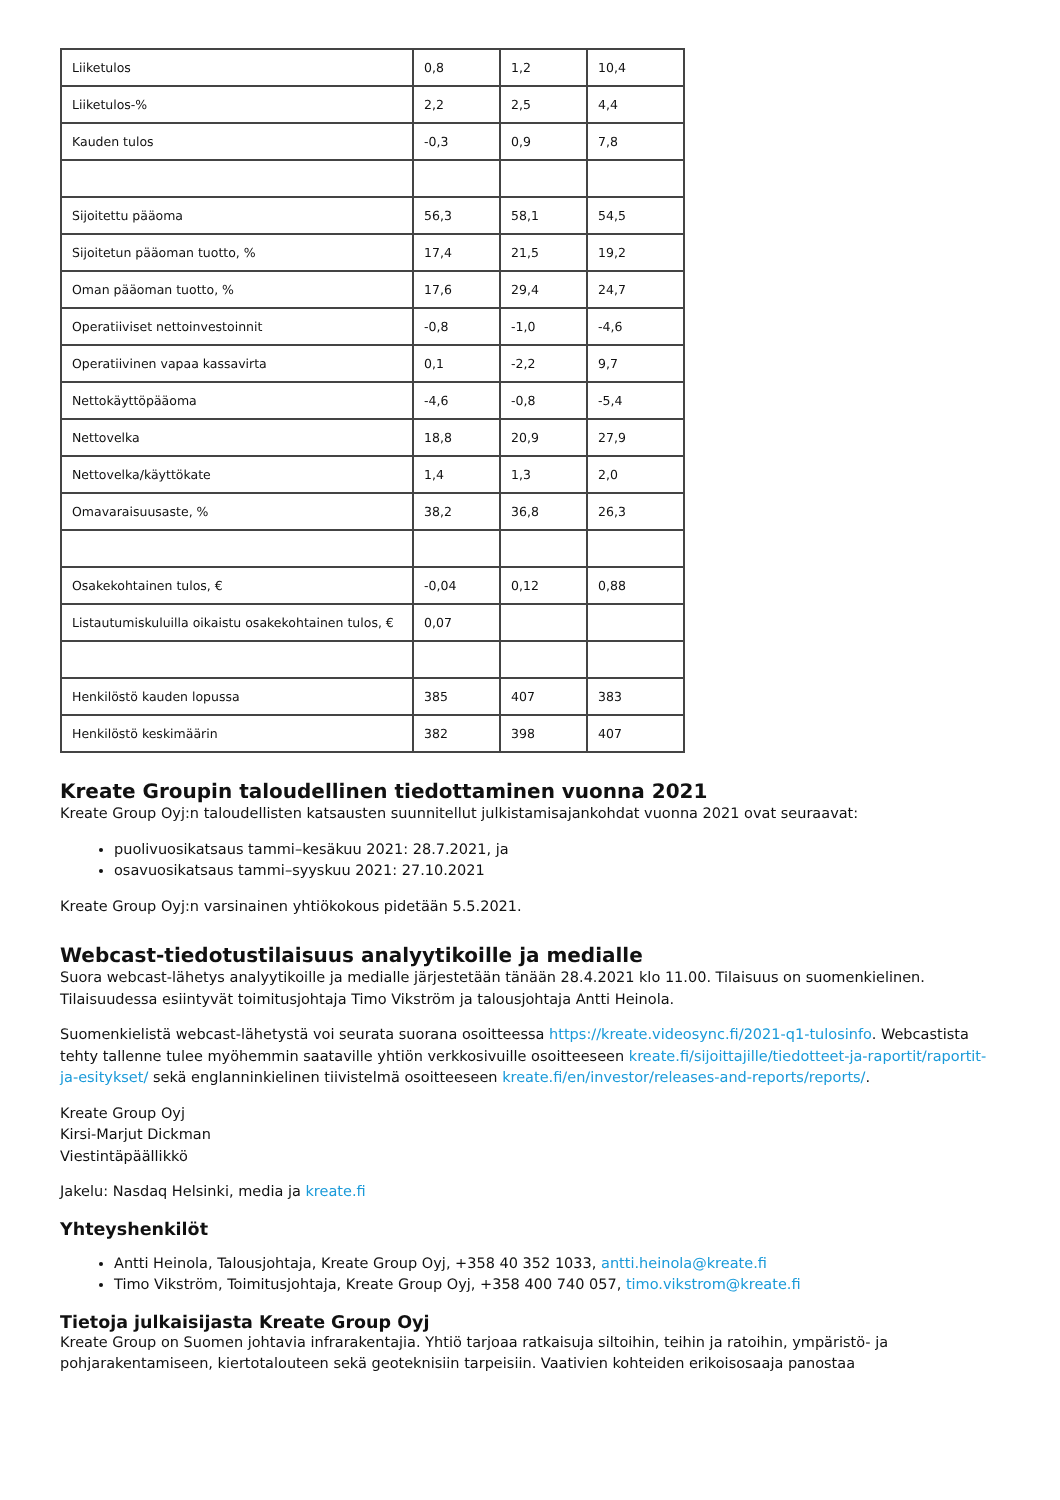| Liiketulos | 0,8 | 1,2 | 10,4 |
| Liiketulos-% | 2,2 | 2,5 | 4,4 |
| Kauden tulos | -0,3 | 0,9 | 7,8 |
| Sijoitettu pääoma | 56,3 | 58,1 | 54,5 |
| Sijoitetun pääoman tuotto, % | 17,4 | 21,5 | 19,2 |
| Oman pääoman tuotto, % | 17,6 | 29,4 | 24,7 |
| Operatiiviset nettoinvestoinnit | -0,8 | -1,0 | -4,6 |
| Operatiivinen vapaa kassavirta | 0,1 | -2,2 | 9,7 |
| Nettokäyttöpääoma | -4,6 | -0,8 | -5,4 |
| Nettovelka | 18,8 | 20,9 | 27,9 |
| Nettovelka/käyttökate | 1,4 | 1,3 | 2,0 |
| Omavaraisuusaste, % | 38,2 | 36,8 | 26,3 |
| Osakekohtainen tulos, € | -0,04 | 0,12 | 0,88 |
| Listautumiskuluilla oikaistu osakekohtainen tulos, € | 0,07 | | |
| Henkilöstö kauden lopussa | 385 | 407 | 383 |
| Henkilöstö keskimäärin | 382 | 398 | 407 |
Kreate Groupin taloudellinen tiedottaminen vuonna 2021
Kreate Group Oyj:n taloudellisten katsausten suunnitellut julkistamisajankohdat vuonna 2021 ovat seuraavat:
puolivuosikatsaus tammi–kesäkuu 2021: 28.7.2021, ja
osavuosikatsaus tammi–syyskuu 2021: 27.10.2021
Kreate Group Oyj:n varsinainen yhtiökokous pidetään 5.5.2021.
Webcast-tiedotustilaisuus analyytikoille ja medialle
Suora webcast-lähetys analyytikoille ja medialle järjestetään tänään 28.4.2021 klo 11.00. Tilaisuus on suomenkielinen. Tilaisuudessa esiintyvät toimitusjohtaja Timo Vikström ja talousjohtaja Antti Heinola.
Suomenkielistä webcast-lähetystä voi seurata suorana osoitteessa https://kreate.videosync.fi/2021-q1-tulosinfo. Webcastista tehty tallenne tulee myöhemmin saataville yhtiön verkkosivuille osoitteeseen kreate.fi/sijoittajille/tiedotteet-ja-raportit/raportit-ja-esitykset/ sekä englanninkielinen tiivistelmä osoitteeseen kreate.fi/en/investor/releases-and-reports/reports/.
Kreate Group Oyj
Kirsi-Marjut Dickman
Viestintäpäällikkö
Jakelu: Nasdaq Helsinki, media ja kreate.fi
Yhteyshenkilöt
Antti Heinola, Talousjohtaja, Kreate Group Oyj, +358 40 352 1033, antti.heinola@kreate.fi
Timo Vikström, Toimitusjohtaja, Kreate Group Oyj, +358 400 740 057, timo.vikstrom@kreate.fi
Tietoja julkaisijasta Kreate Group Oyj
Kreate Group on Suomen johtavia infrarakentajia. Yhtiö tarjoaa ratkaisuja siltoihin, teihin ja ratoihin, ympäristö- ja pohjarakentamiseen, kiertotalouteen sekä geoteknisiin tarpeisiin. Vaativien kohteiden erikoisosaaja panostaa